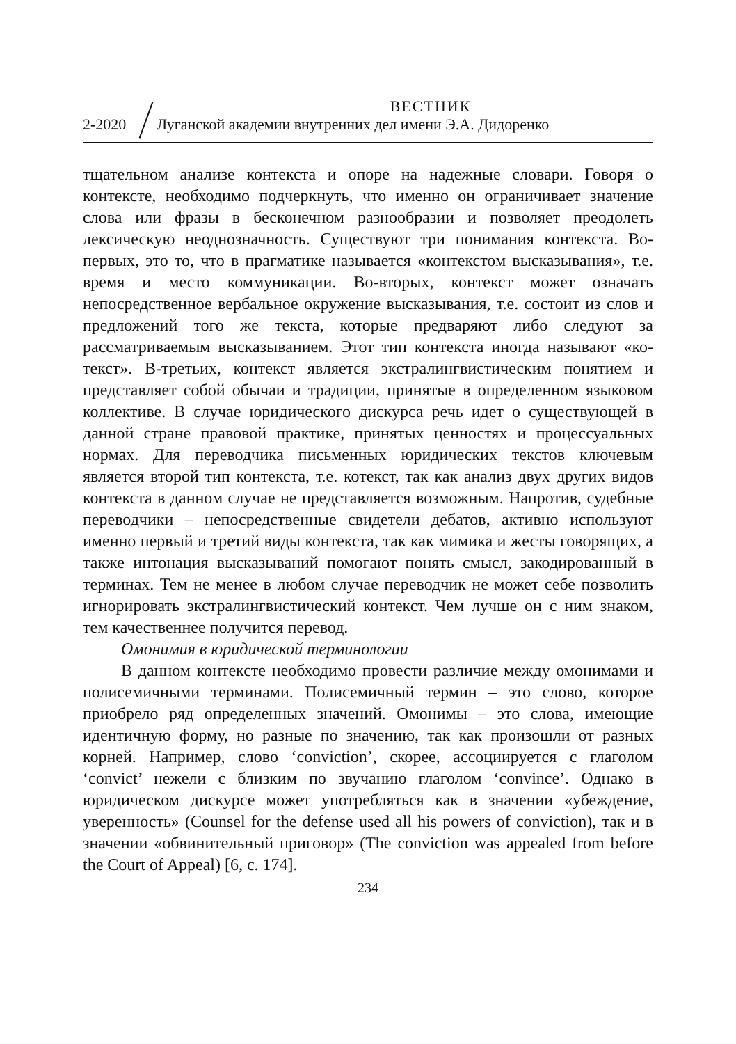ВЕСТНИК
2-2020 Луганской академии внутренних дел имени Э.А. Дидоренко
тщательном анализе контекста и опоре на надежные словари. Говоря о контексте, необходимо подчеркнуть, что именно он ограничивает значение слова или фразы в бесконечном разнообразии и позволяет преодолеть лексическую неоднозначность. Существуют три понимания контекста. Во-первых, это то, что в прагматике называется «контекстом высказывания», т.е. время и место коммуникации. Во-вторых, контекст может означать непосредственное вербальное окружение высказывания, т.е. состоит из слов и предложений того же текста, которые предваряют либо следуют за рассматриваемым высказыванием. Этот тип контекста иногда называют «ко-текст». В-третьих, контекст является экстралингвистическим понятием и представляет собой обычаи и традиции, принятые в определенном языковом коллективе. В случае юридического дискурса речь идет о существующей в данной стране правовой практике, принятых ценностях и процессуальных нормах. Для переводчика письменных юридических текстов ключевым является второй тип контекста, т.е. котекст, так как анализ двух других видов контекста в данном случае не представляется возможным. Напротив, судебные переводчики – непосредственные свидетели дебатов, активно используют именно первый и третий виды контекста, так как мимика и жесты говорящих, а также интонация высказываний помогают понять смысл, закодированный в терминах. Тем не менее в любом случае переводчик не может себе позволить игнорировать экстралингвистический контекст. Чем лучше он с ним знаком, тем качественнее получится перевод.
Омонимия в юридической терминологии
В данном контексте необходимо провести различие между омонимами и полисемичными терминами. Полисемичный термин – это слово, которое приобрело ряд определенных значений. Омонимы – это слова, имеющие идентичную форму, но разные по значению, так как произошли от разных корней. Например, слово ‘conviction’, скорее, ассоциируется с глаголом ‘convict’ нежели с близким по звучанию глаголом ‘convince’. Однако в юридическом дискурсе может употребляться как в значении «убеждение, уверенность» (Counsel for the defense used all his powers of conviction), так и в значении «обвинительный приговор» (The conviction was appealed from before the Court of Appeal) [6, с. 174].
234